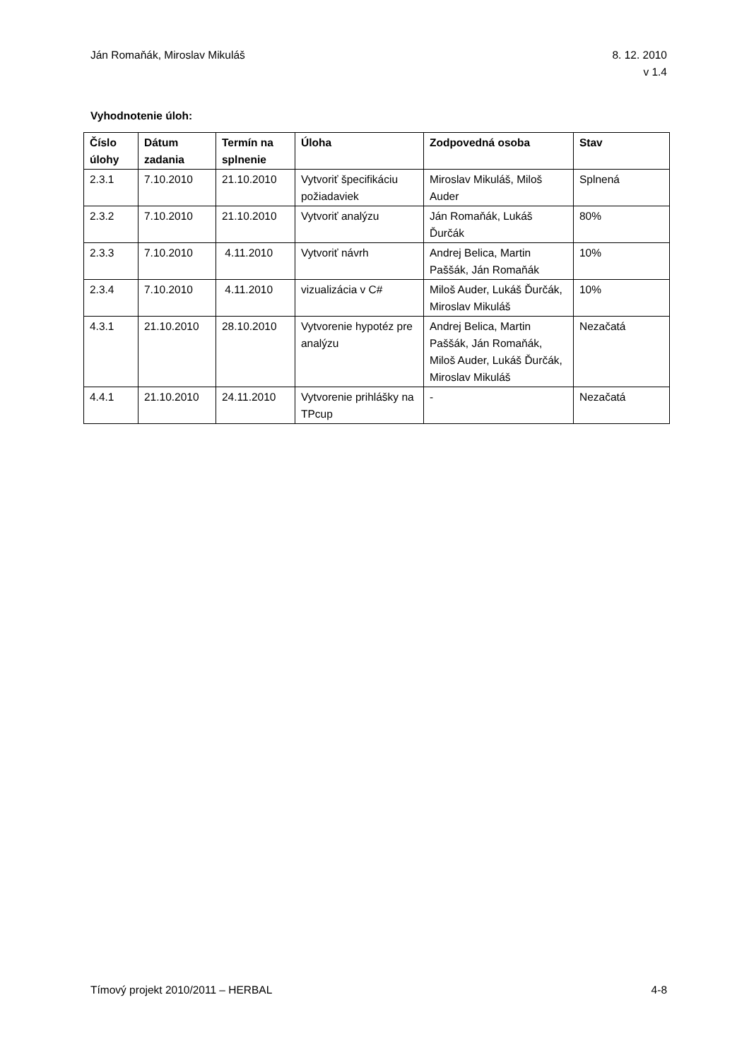Ján Romaňák, Miroslav Mikuláš 8. 12. 2010
v 1.4
Vyhodnotenie úloh:
| Číslo úlohy | Dátum zadania | Termín na splnenie | Úloha | Zodpovedná osoba | Stav |
| --- | --- | --- | --- | --- | --- |
| 2.3.1 | 7.10.2010 | 21.10.2010 | Vytvoriť špecifikáciu požiadaviek | Miroslav Mikuláš, Miloš Auder | Splnená |
| 2.3.2 | 7.10.2010 | 21.10.2010 | Vytvoriť analýzu | Ján Romaňák, Lukáš Ďurčák | 80% |
| 2.3.3 | 7.10.2010 | 4.11.2010 | Vytvoriť návrh | Andrej Belica, Martin Paššák, Ján Romaňák | 10% |
| 2.3.4 | 7.10.2010 | 4.11.2010 | vizualizácia v C# | Miloš Auder, Lukáš Ďurčák, Miroslav Mikuláš | 10% |
| 4.3.1 | 21.10.2010 | 28.10.2010 | Vytvorenie hypotéz pre analýzu | Andrej Belica, Martin Paššák, Ján Romaňák, Miloš Auder, Lukáš Ďurčák, Miroslav Mikuláš | Nezačatá |
| 4.4.1 | 21.10.2010 | 24.11.2010 | Vytvorenie prihlášky na TPcup | - | Nezačatá |
Tímový projekt 2010/2011 – HERBAL
4-8